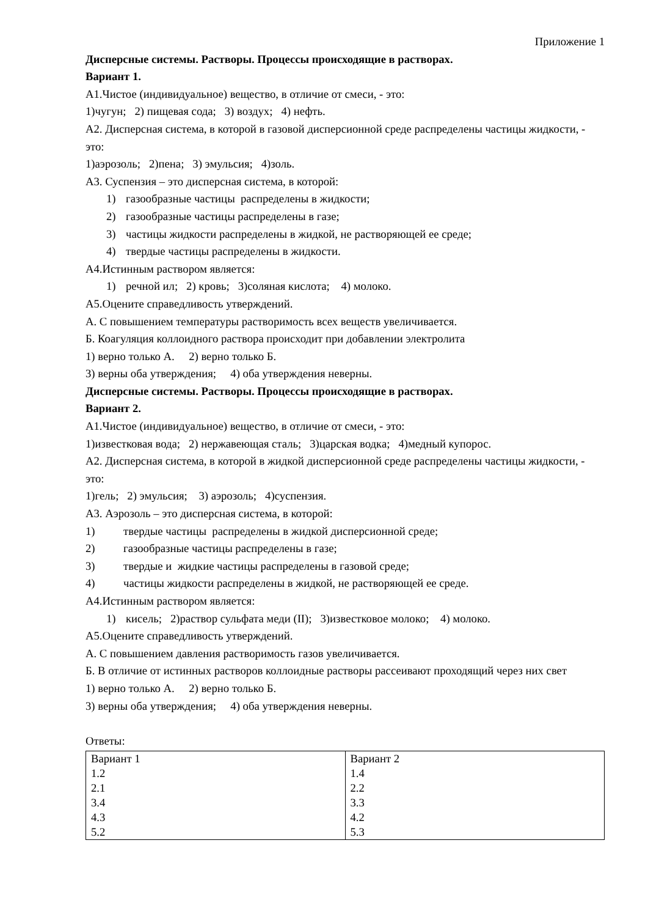Приложение 1
Дисперсные системы. Растворы. Процессы происходящие в растворах.
Вариант 1.
А1.Чистое (индивидуальное) вещество, в отличие от смеси, - это:
1)чугун; 2) пищевая сода; 3) воздух; 4) нефть.
А2. Дисперсная система, в которой в газовой дисперсионной среде распределены частицы жидкости, - это:
1)аэрозоль; 2)пена; 3) эмульсия; 4)золь.
А3. Суспензия – это дисперсная система, в которой:
1) газообразные частицы распределены в жидкости;
2) газообразные частицы распределены в газе;
3) частицы жидкости распределены в жидкой, не растворяющей ее среде;
4) твердые частицы распределены в жидкости.
А4.Истинным раствором является:
1) речной ил; 2) кровь; 3)соляная кислота; 4) молоко.
А5.Оцените справедливость утверждений.
А. С повышением температуры растворимость всех веществ увеличивается.
Б. Коагуляция коллоидного раствора происходит при добавлении электролита
1) верно только А. 2) верно только Б.
3) верны оба утверждения; 4) оба утверждения неверны.
Дисперсные системы. Растворы. Процессы происходящие в растворах.
Вариант 2.
А1.Чистое (индивидуальное) вещество, в отличие от смеси, - это:
1)известковая вода; 2) нержавеющая сталь; 3)царская водка; 4)медный купорос.
А2. Дисперсная система, в которой в жидкой дисперсионной среде распределены частицы жидкости, - это:
1)гель; 2) эмульсия; 3) аэрозоль; 4)суспензия.
А3. Аэрозоль – это дисперсная система, в которой:
1) твердые частицы распределены в жидкой дисперсионной среде;
2) газообразные частицы распределены в газе;
3) твердые и жидкие частицы распределены в газовой среде;
4) частицы жидкости распределены в жидкой, не растворяющей ее среде.
А4.Истинным раствором является:
1) кисель; 2)раствор сульфата меди (II); 3)известковое молоко; 4) молоко.
А5.Оцените справедливость утверждений.
А. С повышением давления растворимость газов увеличивается.
Б. В отличие от истинных растворов коллоидные растворы рассеивают проходящий через них свет
1) верно только А. 2) верно только Б.
3) верны оба утверждения; 4) оба утверждения неверны.
Ответы:
| Вариант 1 1.2 2.1 3.4 4.3 5.2 | Вариант 2 1.4 2.2 3.3 4.2 5.3 |